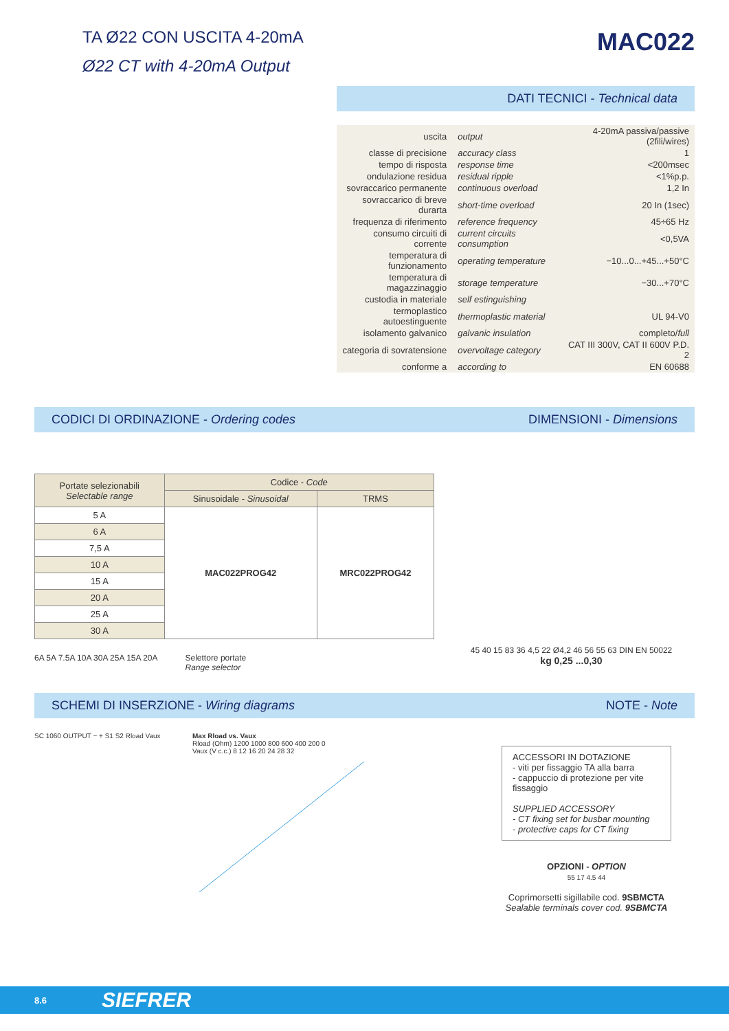TA Ø22 CON USCITA 4-20mA
MAC022
Ø22 CT with 4-20mA Output
DATI TECNICI - Technical data
| uscita | output | 4-20mA passiva/passive (2fili/wires) |
| classe di precisione | accuracy class | 1 |
| tempo di risposta | response time | <200msec |
| ondulazione residua | residual ripple | <1%p.p. |
| sovraccarico permanente | continuous overload | 1,2 In |
| sovraccarico di breve durarta | short-time overload | 20 In (1sec) |
| frequenza di riferimento | reference frequency | 45÷65 Hz |
| consumo circuiti di corrente | current circuits consumption | <0,5VA |
| temperatura di funzionamento | operating temperature | −10...0...+45...+50°C |
| temperatura di magazzinaggio | storage temperature | −30...+70°C |
| custodia in materiale | self estinguishing | |
| termoplastico autoestinguente | thermoplastic material | UL 94-V0 |
| isolamento galvanico | galvanic insulation | completo/ full |
| categoria di sovratensione | overvoltage category | CAT III 300V, CAT II 600V P.D. 2 |
| conforme a | according to | EN 60688 |
CODICI DI ORDINAZIONE - Ordering codes DIMENSIONI - Dimensions
| Portate selezionabili Selectable range | Codice - Code | |
| --- | --- | --- |
| | Sinusoidale - Sinusoidal | TRMS |
| 5 A | MAC022PROG42 | MRC022PROG42 |
| 6 A | | |
| 7,5 A | | |
| 10 A | | |
| 15 A | | |
| 20 A | | |
| 25 A | | |
| 30 A | | |
6A 5A 7.5A 10A 30A 25A 15A 20A Selettore portate
Range selector
45 40 15 83 36 4,5 22 Ø4,2 46 56 55 63 DIN EN 50022
kg 0,25 ...0,30
SCHEMI DI INSERZIONE - Wiring diagrams NOTE - Note
SC 1060 OUTPUT − + S1 S2 Rload Vaux
Max Rload vs. Vaux
Rload (Ohm) 1200 1000 800 600 400 200 0
Vaux (V c.c.) 8 12 16 20 24 28 32
ACCESSORI IN DOTAZIONE
- viti per fissaggio TA alla barra
- cappuccio di protezione per vite fissaggio
SUPPLIED ACCESSORY
- CT fixing set for busbar mounting
- protective caps for CT fixing
OPZIONI - OPTION
55 17 4.5 44
Coprimorsetti sigillabile cod. 9SBMCTA
Sealable terminals cover cod. 9SBMCTA
8.6 SIEFRER